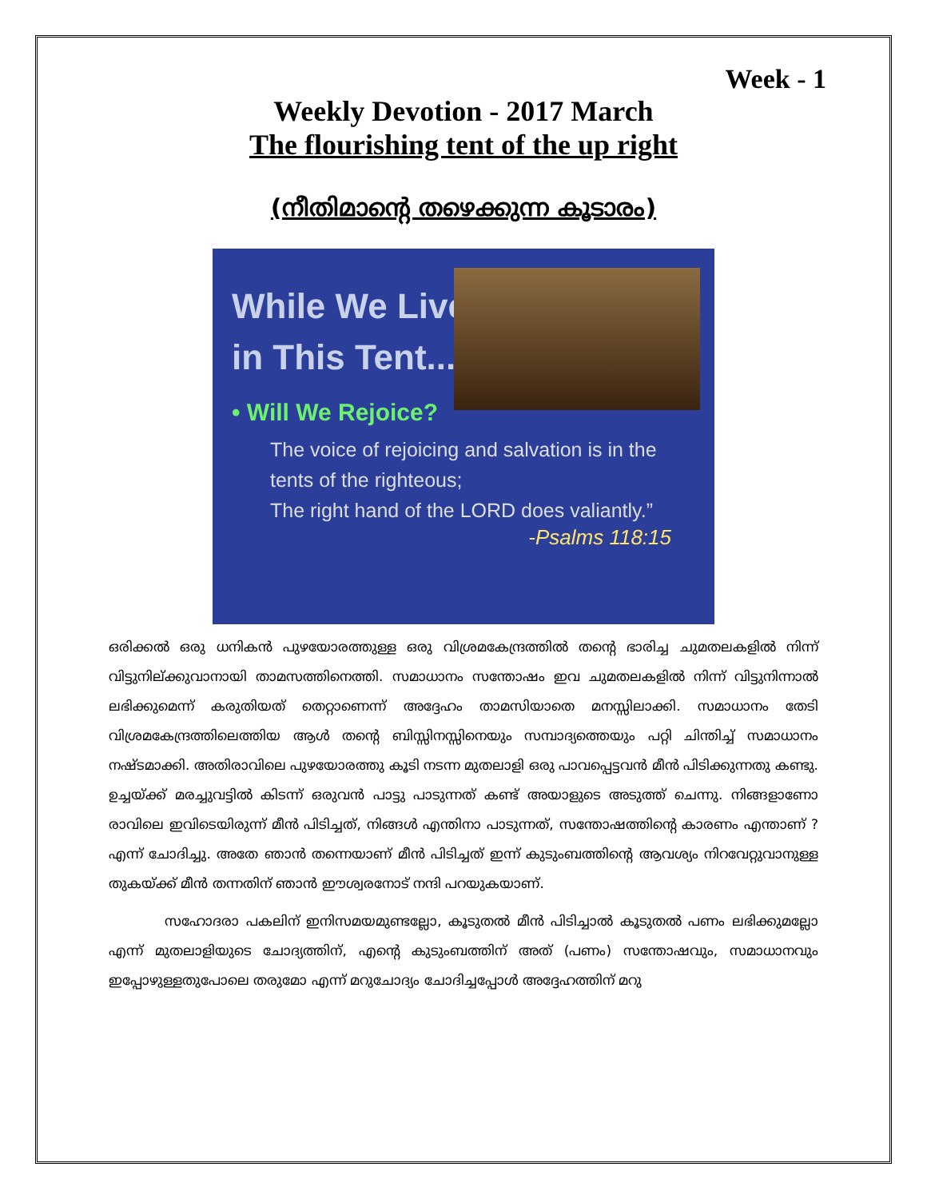Week - 1
Weekly Devotion - 2017 March
The flourishing tent of the up right
(നീതിമാന്റെ തഴെക്കുന്ന കൂടാരം)
While We Live
in This Tent...
• Will We Rejoice?
The voice of rejoicing and salvation is in the tents of the righteous;
The right hand of the LORD does valiantly.”
-Psalms 118:15
ഒരിക്കൽ ഒരു ധനികൻ പുഴയോരത്തുള്ള ഒരു വിശ്രമകേന്ദ്രത്തിൽ തന്റെ ഭാരിച്ച ചുമതലകളിൽ നിന്ന് വിട്ടുനില്ക്കുവാനായി താമസത്തിനെത്തി. സമാധാനം സന്തോഷം ഇവ ചുമതലകളിൽ നിന്ന് വിട്ടുനിന്നാൽ ലഭിക്കുമെന്ന് കരുതിയത് തെറ്റാണെന്ന് അദ്ദേഹം താമസിയാതെ മനസ്സിലാക്കി. സമാധാനം തേടി വിശ്രമകേന്ദ്രത്തിലെത്തിയ ആൾ തന്റെ ബിസ്സിനസ്സിനെയും സമ്പാദ്യത്തെയും പറ്റി ചിന്തിച്ച് സമാധാനം നഷ്ടമാക്കി. അതിരാവിലെ പുഴയോരത്തു കൂടി നടന്ന മുതലാളി ഒരു പാവപ്പെട്ടവൻ മീൻ പിടിക്കുന്നതു കണ്ടു. ഉച്ചയ്ക്ക് മരച്ചുവട്ടിൽ കിടന്ന് ഒരുവൻ പാട്ടു പാടുന്നത് കണ്ട് അയാളുടെ അടുത്ത് ചെന്നു. നിങ്ങളാണോ രാവിലെ ഇവിടെയിരുന്ന് മീൻ പിടിച്ചത്, നിങ്ങൾ എന്തിനാ പാടുന്നത്, സന്തോഷത്തിന്റെ കാരണം എന്താണ് ? എന്ന് ചോദിച്ചു. അതേ ഞാൻ തന്നെയാണ് മീൻ പിടിച്ചത് ഇന്ന് കുടുംബത്തിന്റെ ആവശ്യം നിറവേറ്റുവാനുള്ള തുകയ്ക്ക് മീൻ തന്നതിന് ഞാൻ ഈശ്വരനോട് നന്ദി പറയുകയാണ്.
സഹോദരാ പകലിന് ഇനിസമയമുണ്ടല്ലോ, കൂടുതൽ മീൻ പിടിച്ചാൽ കൂടുതൽ പണം ലഭിക്കുമല്ലോ എന്ന് മുതലാളിയുടെ ചോദ്യത്തിന്, എന്റെ കുടുംബത്തിന് അത് (പണം) സന്തോഷവും, സമാധാനവും ഇപ്പോഴുള്ളതുപോലെ തരുമോ എന്ന് മറുചോദ്യം ചോദിച്ചപ്പോൾ അദ്ദേഹത്തിന് മറു